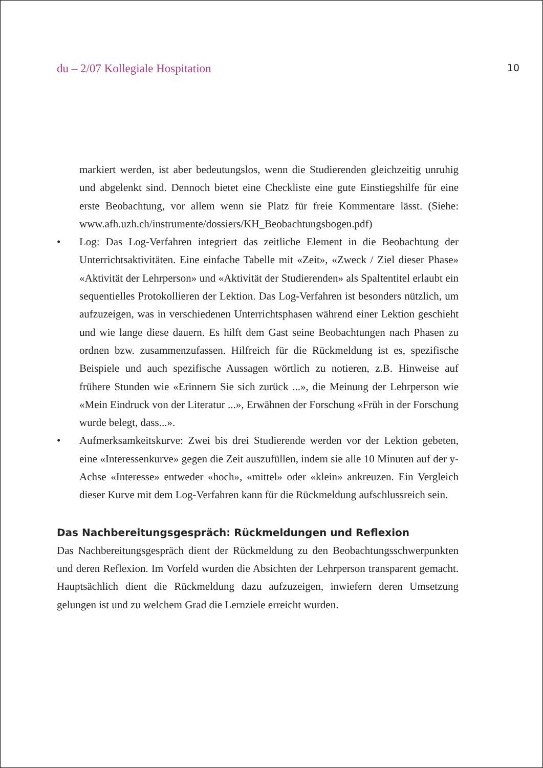du – 2/07 Kollegiale Hospitation 10
markiert werden, ist aber bedeutungslos, wenn die Studierenden gleichzeitig unruhig und abgelenkt sind. Dennoch bietet eine Checkliste eine gute Einstiegshilfe für eine erste Beobachtung, vor allem wenn sie Platz für freie Kommentare lässt. (Siehe: www.afh.uzh.ch/instrumente/dossiers/KH_Beobachtungsbogen.pdf)
• Log: Das Log-Verfahren integriert das zeitliche Element in die Beobachtung der Unterrichtsaktivitäten. Eine einfache Tabelle mit «Zeit», «Zweck / Ziel dieser Phase» «Aktivität der Lehrperson» und «Aktivität der Studierenden» als Spaltentitel erlaubt ein sequentielles Protokollieren der Lektion. Das Log-Verfahren ist besonders nützlich, um aufzuzeigen, was in verschiedenen Unterrichtsphasen während einer Lektion geschieht und wie lange diese dauern. Es hilft dem Gast seine Beobachtungen nach Phasen zu ordnen bzw. zusammenzufassen. Hilfreich für die Rückmeldung ist es, spezifische Beispiele und auch spezifische Aussagen wörtlich zu notieren, z.B. Hinweise auf frühere Stunden wie «Erinnern Sie sich zurück ...», die Meinung der Lehrperson wie «Mein Eindruck von der Literatur ...», Erwähnen der Forschung «Früh in der Forschung wurde belegt, dass...».
• Aufmerksamkeitskurve: Zwei bis drei Studierende werden vor der Lektion gebeten, eine «Interessenkurve» gegen die Zeit auszufüllen, indem sie alle 10 Minuten auf der y-Achse «Interesse» entweder «hoch», «mittel» oder «klein» ankreuzen. Ein Vergleich dieser Kurve mit dem Log-Verfahren kann für die Rückmeldung aufschlussreich sein.
Das Nachbereitungsgespräch: Rückmeldungen und Reflexion
Das Nachbereitungsgespräch dient der Rückmeldung zu den Beobachtungsschwerpunkten und deren Reflexion. Im Vorfeld wurden die Absichten der Lehrperson transparent gemacht. Hauptsächlich dient die Rückmeldung dazu aufzuzeigen, inwiefern deren Umsetzung gelungen ist und zu welchem Grad die Lernziele erreicht wurden.